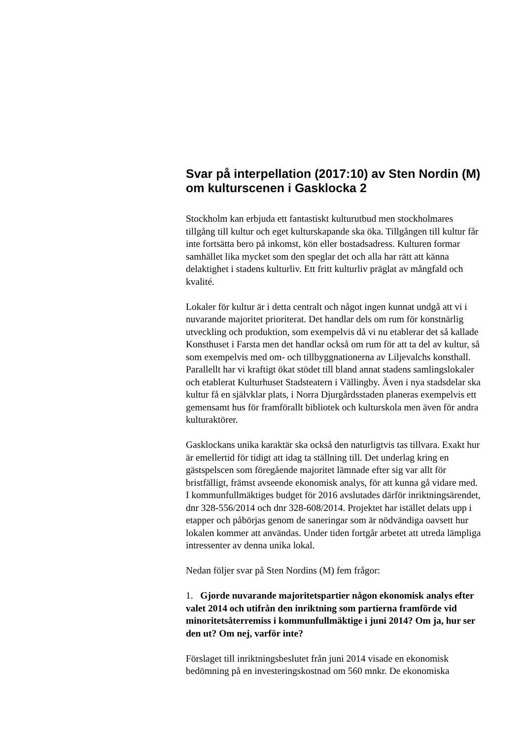Svar på interpellation (2017:10) av Sten Nordin (M) om kulturscenen i Gasklocka 2
Stockholm kan erbjuda ett fantastiskt kulturutbud men stockholmares tillgång till kultur och eget kulturskapande ska öka. Tillgången till kultur får inte fortsätta bero på inkomst, kön eller bostadsadress. Kulturen formar samhället lika mycket som den speglar det och alla har rätt att känna delaktighet i stadens kulturliv. Ett fritt kulturliv präglat av mångfald och kvalité.
Lokaler för kultur är i detta centralt och något ingen kunnat undgå att vi i nuvarande majoritet prioriterat. Det handlar dels om rum för konstnärlig utveckling och produktion, som exempelvis då vi nu etablerar det så kallade Konsthuset i Farsta men det handlar också om rum för att ta del av kultur, så som exempelvis med om- och tillbyggnationerna av Liljevalchs konsthall. Parallellt har vi kraftigt ökat stödet till bland annat stadens samlingslokaler och etablerat Kulturhuset Stadsteatern i Vällingby. Även i nya stadsdelar ska kultur få en självklar plats, i Norra Djurgårdsstaden planeras exempelvis ett gemensamt hus för framförallt bibliotek och kulturskola men även för andra kulturaktörer.
Gasklockans unika karaktär ska också den naturligtvis tas tillvara. Exakt hur är emellertid för tidigt att idag ta ställning till. Det underlag kring en gästspelscen som föregående majoritet lämnade efter sig var allt för bristfälligt, främst avseende ekonomisk analys, för att kunna gå vidare med. I kommunfullmäktiges budget för 2016 avslutades därför inriktningsärendet, dnr 328-556/2014 och dnr 328-608/2014. Projektet har istället delats upp i etapper och påbörjas genom de saneringar som är nödvändiga oavsett hur lokalen kommer att användas. Under tiden fortgår arbetet att utreda lämpliga intressenter av denna unika lokal.
Nedan följer svar på Sten Nordins (M) fem frågor:
1. Gjorde nuvarande majoritetspartier någon ekonomisk analys efter valet 2014 och utifrån den inriktning som partierna framförde vid minoritetsåterremiss i kommunfullmäktige i juni 2014? Om ja, hur ser den ut? Om nej, varför inte?
Förslaget till inriktningsbeslutet från juni 2014 visade en ekonomisk bedömning på en investeringskostnad om 560 mnkr. De ekonomiska